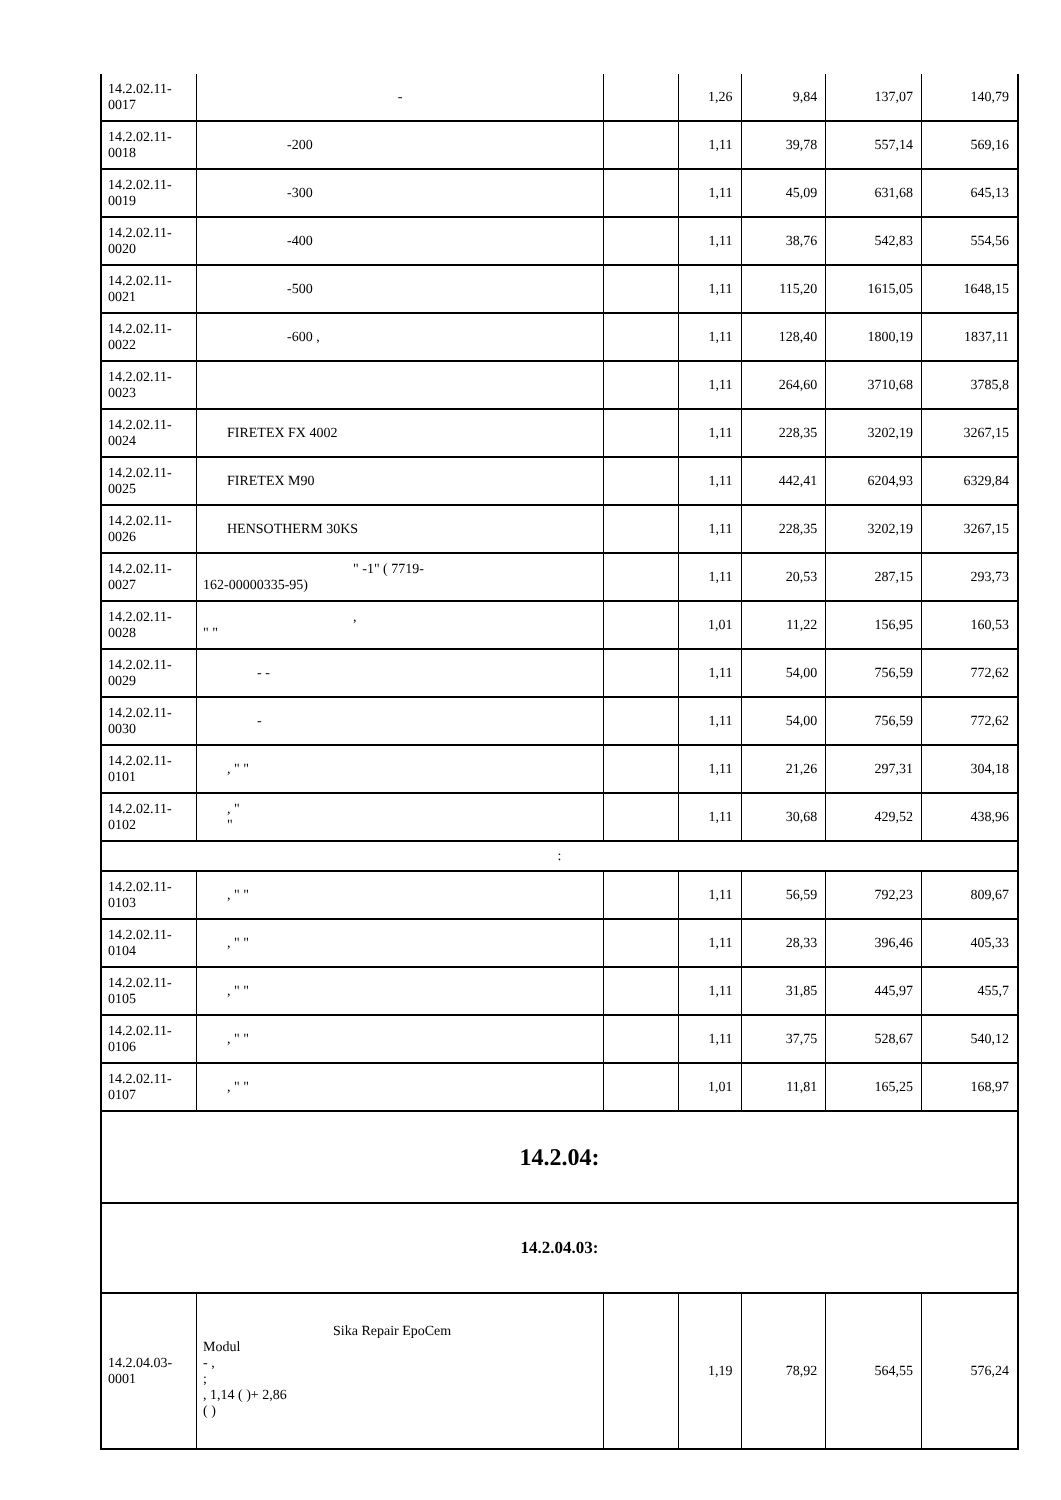| 14.2.02.11-0017 | - | | 1,26 | 9,84 | 137,07 | 140,79 |
| 14.2.02.11-0018 | -200 | | 1,11 | 39,78 | 557,14 | 569,16 |
| 14.2.02.11-0019 | -300 | | 1,11 | 45,09 | 631,68 | 645,13 |
| 14.2.02.11-0020 | -400 | | 1,11 | 38,76 | 542,83 | 554,56 |
| 14.2.02.11-0021 | -500 | | 1,11 | 115,20 | 1615,05 | 1648,15 |
| 14.2.02.11-0022 | -600 , | | 1,11 | 128,40 | 1800,19 | 1837,11 |
| 14.2.02.11-0023 | | | 1,11 | 264,60 | 3710,68 | 3785,8 |
| 14.2.02.11-0024 | FIRETEX FX 4002 | | 1,11 | 228,35 | 3202,19 | 3267,15 |
| 14.2.02.11-0025 | FIRETEX M90 | | 1,11 | 442,41 | 6204,93 | 6329,84 |
| 14.2.02.11-0026 | HENSOTHERM 30KS | | 1,11 | 228,35 | 3202,19 | 3267,15 |
| 14.2.02.11-0027 | " -1" ( 7719- 162-00000335-95) | | 1,11 | 20,53 | 287,15 | 293,73 |
| 14.2.02.11-0028 | , " " | | 1,01 | 11,22 | 156,95 | 160,53 |
| 14.2.02.11-0029 | - - | | 1,11 | 54,00 | 756,59 | 772,62 |
| 14.2.02.11-0030 | - | | 1,11 | 54,00 | 756,59 | 772,62 |
| 14.2.02.11-0101 | , " " | | 1,11 | 21,26 | 297,31 | 304,18 |
| 14.2.02.11-0102 | , " " | | 1,11 | 30,68 | 429,52 | 438,96 |
| : | | | | | | |
| 14.2.02.11-0103 | , " " | | 1,11 | 56,59 | 792,23 | 809,67 |
| 14.2.02.11-0104 | , " " | | 1,11 | 28,33 | 396,46 | 405,33 |
| 14.2.02.11-0105 | , " " | | 1,11 | 31,85 | 445,97 | 455,7 |
| 14.2.02.11-0106 | , " " | | 1,11 | 37,75 | 528,67 | 540,12 |
| 14.2.02.11-0107 | , " " | | 1,01 | 11,81 | 165,25 | 168,97 |
| 14.2.04: | | | | | | |
| 14.2.04.03: | | | | | | |
| 14.2.04.03-0001 | Sika Repair EpoCem Modul - , ; , 1,14 ( )+ 2,86 ( ) | | 1,19 | 78,92 | 564,55 | 576,24 |